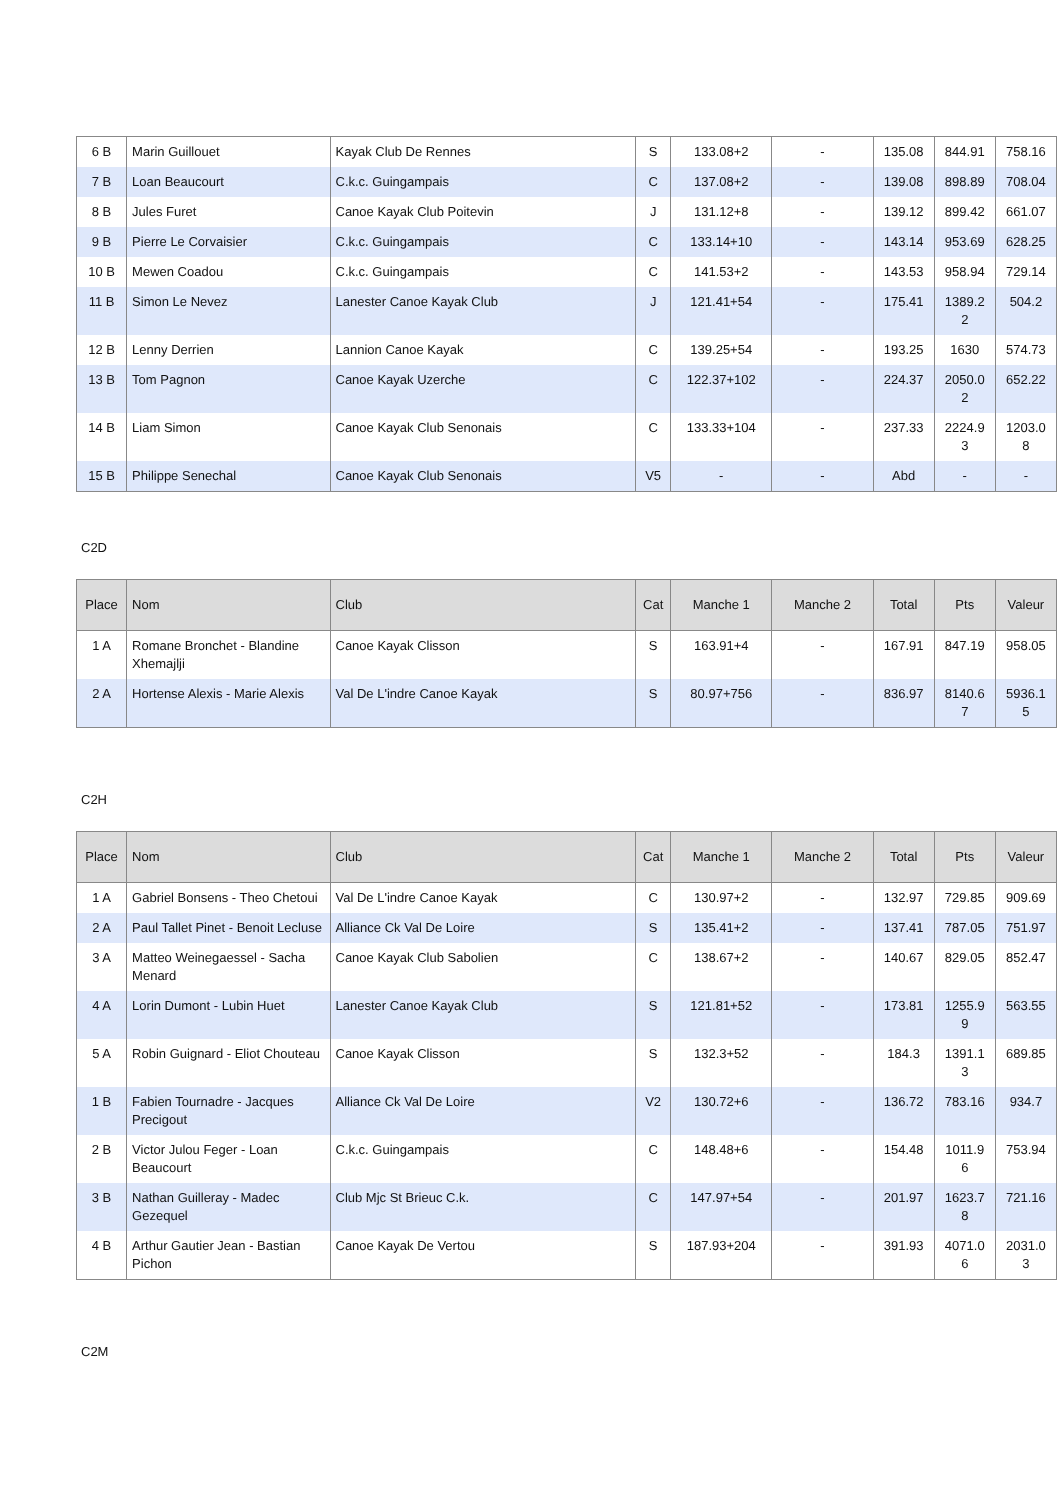| 6 B | Marin Guillouet | Kayak Club De Rennes | S | 133.08+2 | - | 135.08 | 844.91 | 758.16 |
| 7 B | Loan Beaucourt | C.k.c. Guingampais | C | 137.08+2 | - | 139.08 | 898.89 | 708.04 |
| 8 B | Jules Furet | Canoe Kayak Club Poitevin | J | 131.12+8 | - | 139.12 | 899.42 | 661.07 |
| 9 B | Pierre Le Corvaisier | C.k.c. Guingampais | C | 133.14+10 | - | 143.14 | 953.69 | 628.25 |
| 10 B | Mewen Coadou | C.k.c. Guingampais | C | 141.53+2 | - | 143.53 | 958.94 | 729.14 |
| 11 B | Simon Le Nevez | Lanester Canoe Kayak Club | J | 121.41+54 | - | 175.41 | 1389.2 2 | 504.2 |
| 12 B | Lenny Derrien | Lannion Canoe Kayak | C | 139.25+54 | - | 193.25 | 1630 | 574.73 |
| 13 B | Tom Pagnon | Canoe Kayak Uzerche | C | 122.37+102 | - | 224.37 | 2050.0 2 | 652.22 |
| 14 B | Liam Simon | Canoe Kayak Club Senonais | C | 133.33+104 | - | 237.33 | 2224.9 3 | 1203.0 8 |
| 15 B | Philippe Senechal | Canoe Kayak Club Senonais | V5 | - | - | Abd | - | - |
C2D
| Place | Nom | Club | Cat | Manche 1 | Manche 2 | Total | Pts | Valeur |
| --- | --- | --- | --- | --- | --- | --- | --- | --- |
| 1 A | Romane Bronchet - Blandine Xhemajlji | Canoe Kayak Clisson | S | 163.91+4 | - | 167.91 | 847.19 | 958.05 |
| 2 A | Hortense Alexis - Marie Alexis | Val De L'indre Canoe Kayak | S | 80.97+756 | - | 836.97 | 8140.6 7 | 5936.1 5 |
C2H
| Place | Nom | Club | Cat | Manche 1 | Manche 2 | Total | Pts | Valeur |
| --- | --- | --- | --- | --- | --- | --- | --- | --- |
| 1 A | Gabriel Bonsens - Theo Chetoui | Val De L'indre Canoe Kayak | C | 130.97+2 | - | 132.97 | 729.85 | 909.69 |
| 2 A | Paul Tallet Pinet - Benoit Lecluse | Alliance Ck Val De Loire | S | 135.41+2 | - | 137.41 | 787.05 | 751.97 |
| 3 A | Matteo Weinegaessel - Sacha Menard | Canoe Kayak Club Sabolien | C | 138.67+2 | - | 140.67 | 829.05 | 852.47 |
| 4 A | Lorin Dumont - Lubin Huet | Lanester Canoe Kayak Club | S | 121.81+52 | - | 173.81 | 1255.9 9 | 563.55 |
| 5 A | Robin Guignard - Eliot Chouteau | Canoe Kayak Clisson | S | 132.3+52 | - | 184.3 | 1391.1 3 | 689.85 |
| 1 B | Fabien Tournadre - Jacques Precigout | Alliance Ck Val De Loire | V2 | 130.72+6 | - | 136.72 | 783.16 | 934.7 |
| 2 B | Victor Julou Feger - Loan Beaucourt | C.k.c. Guingampais | C | 148.48+6 | - | 154.48 | 1011.9 6 | 753.94 |
| 3 B | Nathan Guilleray - Madec Gezequel | Club Mjc St Brieuc C.k. | C | 147.97+54 | - | 201.97 | 1623.7 8 | 721.16 |
| 4 B | Arthur Gautier Jean - Bastian Pichon | Canoe Kayak De Vertou | S | 187.93+204 | - | 391.93 | 4071.0 6 | 2031.0 3 |
C2M